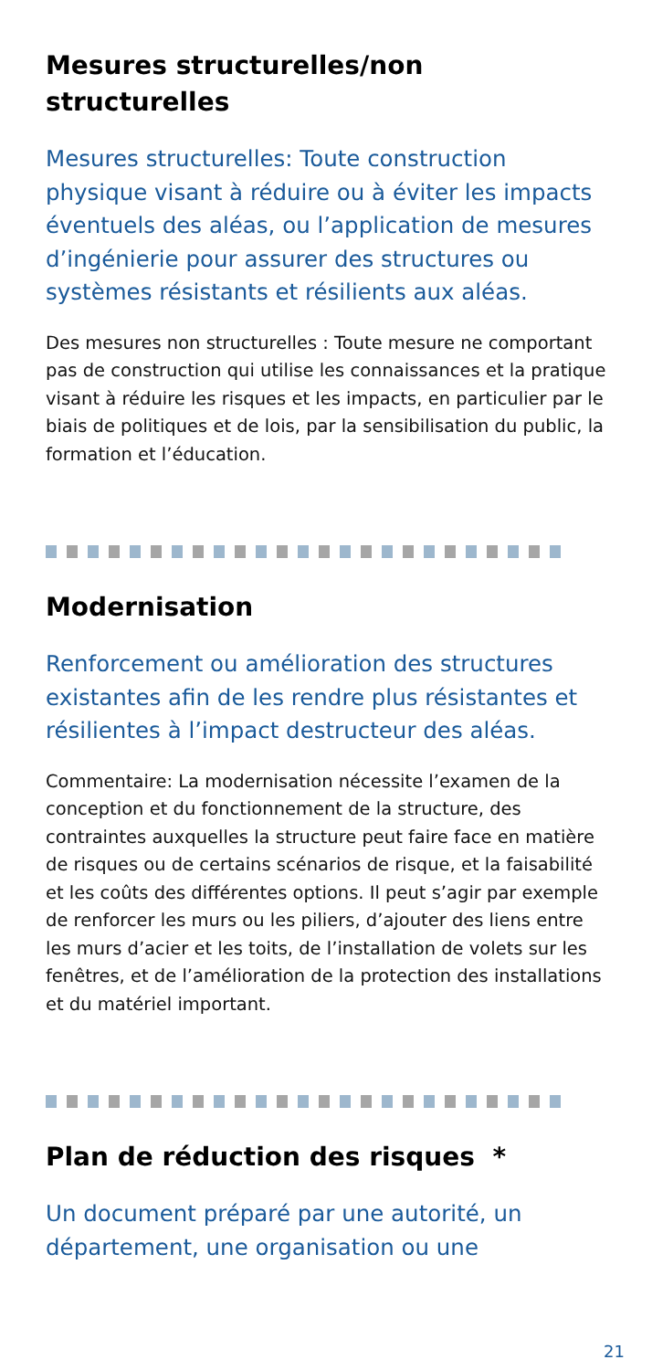Mesures structurelles/non structurelles
Mesures structurelles: Toute construction physique visant à réduire ou à éviter les impacts éventuels des aléas, ou l’application de mesures d’ingénierie pour assurer des structures ou systèmes résistants et résilients aux aléas.
Des mesures non structurelles : Toute mesure ne comportant pas de construction qui utilise les connaissances et la pratique visant à réduire les risques et les impacts, en particulier par le biais de politiques et de lois, par la sensibilisation du public, la formation et l’éducation.
Modernisation
Renforcement ou amélioration des structures existantes afin de les rendre plus résistantes et résilientes à l’impact destructeur des aléas.
Commentaire: La modernisation nécessite l’examen de la conception et du fonctionnement de la structure, des contraintes auxquelles la structure peut faire face en matière de risques ou de certains scénarios de risque, et la faisabilité et les coûts des différentes options. Il peut s’agir par exemple de renforcer les murs ou les piliers, d’ajouter des liens entre les murs d’acier et les toits, de l’installation de volets sur les fenêtres, et de l’amélioration de la protection des installations et du matériel important.
Plan de réduction des risques *
Un document préparé par une autorité, un département, une organisation ou une
21